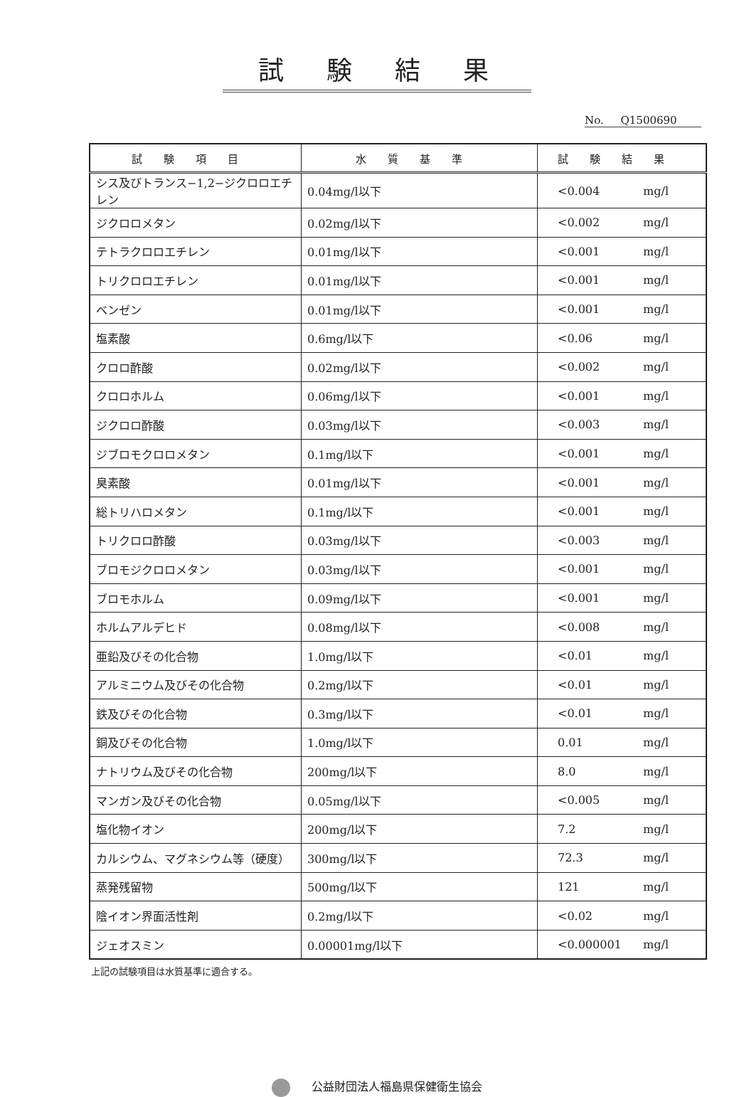試験結果
No. Q1500690
| 試験項目 | 水質基準 | 試験結果 |
| --- | --- | --- |
| シス及びトランス−1,2−ジクロロエチレン | 0.04mg/l以下 | <0.004 mg/l |
| ジクロロメタン | 0.02mg/l以下 | <0.002 mg/l |
| テトラクロロエチレン | 0.01mg/l以下 | <0.001 mg/l |
| トリクロロエチレン | 0.01mg/l以下 | <0.001 mg/l |
| ベンゼン | 0.01mg/l以下 | <0.001 mg/l |
| 塩素酸 | 0.6mg/l以下 | <0.06 mg/l |
| クロロ酢酸 | 0.02mg/l以下 | <0.002 mg/l |
| クロロホルム | 0.06mg/l以下 | <0.001 mg/l |
| ジクロロ酢酸 | 0.03mg/l以下 | <0.003 mg/l |
| ジブロモクロロメタン | 0.1mg/l以下 | <0.001 mg/l |
| 臭素酸 | 0.01mg/l以下 | <0.001 mg/l |
| 総トリハロメタン | 0.1mg/l以下 | <0.001 mg/l |
| トリクロロ酢酸 | 0.03mg/l以下 | <0.003 mg/l |
| ブロモジクロロメタン | 0.03mg/l以下 | <0.001 mg/l |
| ブロモホルム | 0.09mg/l以下 | <0.001 mg/l |
| ホルムアルデヒド | 0.08mg/l以下 | <0.008 mg/l |
| 亜鉛及びその化合物 | 1.0mg/l以下 | <0.01 mg/l |
| アルミニウム及びその化合物 | 0.2mg/l以下 | <0.01 mg/l |
| 鉄及びその化合物 | 0.3mg/l以下 | <0.01 mg/l |
| 銅及びその化合物 | 1.0mg/l以下 | 0.01 mg/l |
| ナトリウム及びその化合物 | 200mg/l以下 | 8.0 mg/l |
| マンガン及びその化合物 | 0.05mg/l以下 | <0.005 mg/l |
| 塩化物イオン | 200mg/l以下 | 7.2 mg/l |
| カルシウム、マグネシウム等（硬度） | 300mg/l以下 | 72.3 mg/l |
| 蒸発残留物 | 500mg/l以下 | 121 mg/l |
| 陰イオン界面活性剤 | 0.2mg/l以下 | <0.02 mg/l |
| ジェオスミン | 0.00001mg/l以下 | <0.000001 mg/l |
上記の試験項目は水質基準に適合する。
公益財団法人福島県保健衛生協会